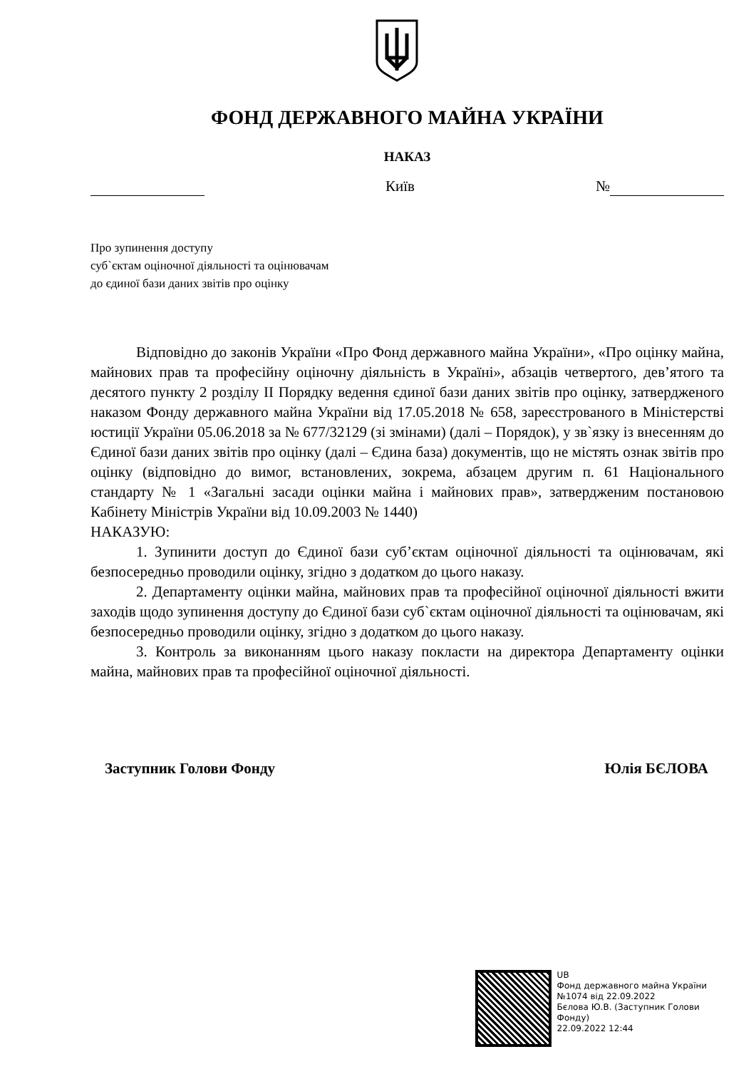ФОНД ДЕРЖАВНОГО МАЙНА УКРАЇНИ
НАКАЗ
Київ №
Про зупинення доступу
суб`єктам оціночної діяльності та оцінювачам
до єдиної бази даних звітів про оцінку
Відповідно до законів України «Про Фонд державного майна України», «Про оцінку майна, майнових прав та професійну оціночну діяльність в Україні», абзаців четвертого, дев’ятого та десятого пункту 2 розділу ІІ Порядку ведення єдиної бази даних звітів про оцінку, затвердженого наказом Фонду державного майна України від 17.05.2018 № 658, зареєстрованого в Міністерстві юстиції України 05.06.2018 за № 677/32129 (зі змінами) (далі – Порядок), у зв`язку із внесенням до Єдиної бази даних звітів про оцінку (далі – Єдина база) документів, що не містять ознак звітів про оцінку (відповідно до вимог, встановлених, зокрема, абзацем другим п. 61 Національного стандарту № 1 «Загальні засади оцінки майна і майнових прав», затвердженим постановою Кабінету Міністрів України від 10.09.2003 № 1440)
НАКАЗУЮ:
1. Зупинити доступ до Єдиної бази суб’єктам оціночної діяльності та оцінювачам, які безпосередньо проводили оцінку, згідно з додатком до цього наказу.
2. Департаменту оцінки майна, майнових прав та професійної оціночної діяльності вжити заходів щодо зупинення доступу до Єдиної бази суб`єктам оціночної діяльності та оцінювачам, які безпосередньо проводили оцінку, згідно з додатком до цього наказу.
3. Контроль за виконанням цього наказу покласти на директора Департаменту оцінки майна, майнових прав та професійної оціночної діяльності.
Заступник Голови Фонду Юлія БЄЛОВА
UB
Фонд державного майна України
№1074 від 22.09.2022
Бєлова Ю.В. (Заступник Голови Фонду)
22.09.2022 12:44